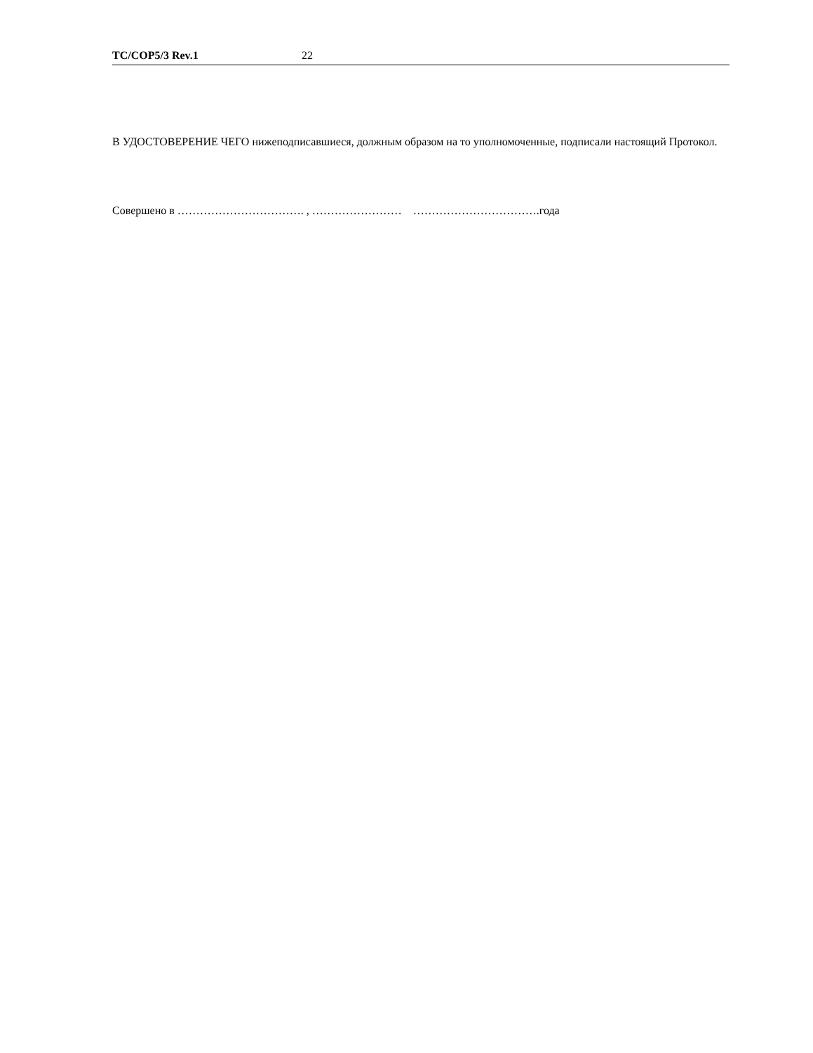TC/COP5/3 Rev.1 22
В УДОСТОВЕРЕНИЕ ЧЕГО нижеподписавшиеся, должным образом на то уполномоченные, подписали настоящий Протокол.
Совершено в ……………………………. , …………………… …………………………….года